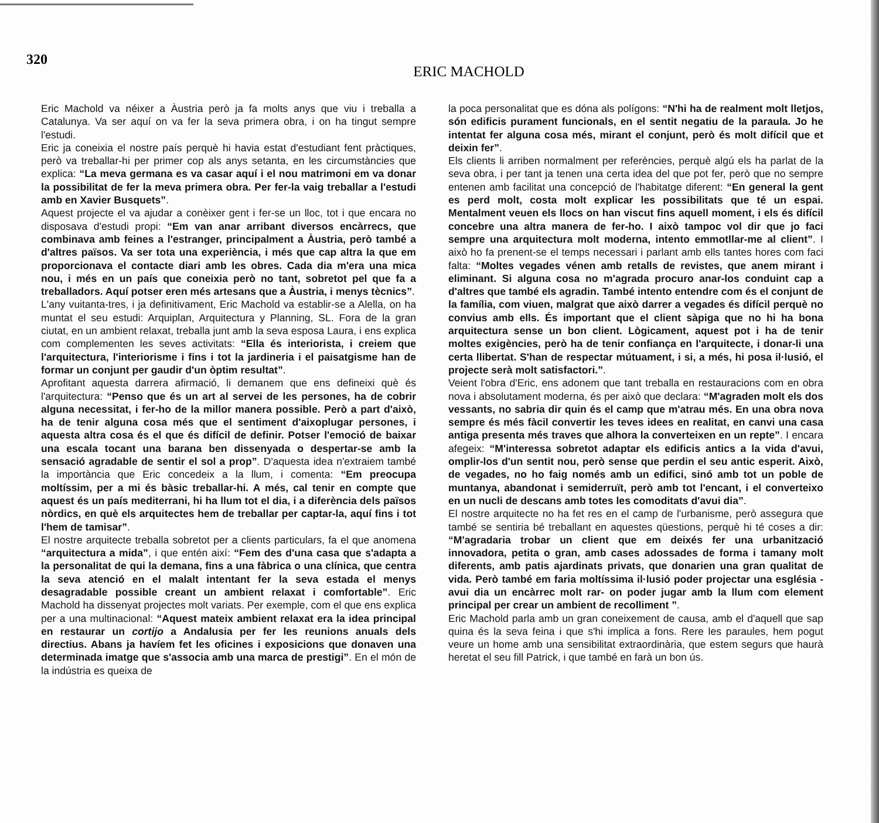320
ERIC MACHOLD
Eric Machold va néixer a Àustria però ja fa molts anys que viu i treballa a Catalunya. Va ser aquí on va fer la seva primera obra, i on ha tingut sempre l'estudi.
Eric ja coneixia el nostre país perquè hi havia estat d'estudiant fent pràctiques, però va treballar-hi per primer cop als anys setanta, en les circumstàncies que explica: “La meva germana es va casar aquí i el nou matrimoni em va donar la possibilitat de fer la meva primera obra. Per fer-la vaig treballar a l'estudi amb en Xavier Busquets”.
Aquest projecte el va ajudar a conèixer gent i fer-se un lloc, tot i que encara no disposava d'estudi propi: “Em van anar arribant diversos encàrrecs, que combinava amb feines a l'estranger, principalment a Àustria, però també a d'altres països. Va ser tota una experiència, i més que cap altra la que em proporcionava el contacte diari amb les obres. Cada dia m'era una mica nou, i més en un país que coneixia però no tant, sobretot pel que fa a treballadors. Aquí potser eren més artesans que a Àustria, i menys tècnics”.
L'any vuitanta-tres, i ja definitivament, Eric Machold va establir-se a Alella, on ha muntat el seu estudi: Arquiplan, Arquitectura y Planning, SL. Fora de la gran ciutat, en un ambient relaxat, treballa junt amb la seva esposa Laura, i ens explica com complementen les seves activitats: “Ella és interiorista, i creiem que l'arquitectura, l'interiorisme i fins i tot la jardineria i el paisatgisme han de formar un conjunt per gaudir d'un òptim resultat”.
Aprofitant aquesta darrera afirmació, li demanem que ens defineixi què és l'arquitectura: “Penso que és un art al servei de les persones, ha de cobrir alguna necessitat, i fer-ho de la millor manera possible. Però a part d'això, ha de tenir alguna cosa més que el sentiment d'aixoplugar persones, i aquesta altra cosa és el que és difícil de definir. Potser l'emoció de baixar una escala tocant una barana ben dissenyada o despertar-se amb la sensació agradable de sentir el sol a prop”. D'aquesta idea n'extraiem també la importància que Eric concedeix a la llum, i comenta: “Em preocupa moltíssim, per a mi és bàsic treballar-hi. A més, cal tenir en compte que aquest és un país mediterrani, hi ha llum tot el dia, i a diferència dels països nòrdics, en què els arquitectes hem de treballar per captar-la, aquí fins i tot l'hem de tamisar”.
El nostre arquitecte treballa sobretot per a clients particulars, fa el que anomena “arquitectura a mida”, i que entén així: “Fem des d'una casa que s'adapta a la personalitat de qui la demana, fins a una fàbrica o una clínica, que centra la seva atenció en el malalt intentant fer la seva estada el menys desagradable possible creant un ambient relaxat i comfortable”. Eric Machold ha dissenyat projectes molt variats. Per exemple, com el que ens explica per a una multinacional: “Aquest mateix ambient relaxat era la idea principal en restaurar un cortijo a Andalusia per fer les reunions anuals dels directius. Abans ja havíem fet les oficines i exposicions que donaven una determinada imatge que s'associa amb una marca de prestigi”. En el món de la indústria es queixa de
la poca personalitat que es dóna als polígons: “N'hi ha de realment molt lletjos, són edificis purament funcionals, en el sentit negatiu de la paraula. Jo he intentat fer alguna cosa més, mirant el conjunt, però és molt difícil que et deixin fer”.
Els clients li arriben normalment per referències, perquè algú els ha parlat de la seva obra, i per tant ja tenen una certa idea del que pot fer, però que no sempre entenen amb facilitat una concepció de l'habitatge diferent: “En general la gent es perd molt, costa molt explicar les possibilitats que té un espai. Mentalment veuen els llocs on han viscut fins aquell moment, i els és difícil concebre una altra manera de fer-ho. I això tampoc vol dir que jo faci sempre una arquitectura molt moderna, intento emmotllar-me al client”. I això ho fa prenent-se el temps necessari i parlant amb ells tantes hores com faci falta: “Moltes vegades vénen amb retalls de revistes, que anem mirant i eliminant. Si alguna cosa no m'agrada procuro anar-los conduint cap a d'altres que també els agradin. També intento entendre com és el conjunt de la família, com viuen, malgrat que això darrer a vegades és difícil perquè no convius amb ells. És important que el client sàpiga que no hi ha bona arquitectura sense un bon client. Lògicament, aquest pot i ha de tenir moltes exigències, però ha de tenir confiança en l'arquitecte, i donar-li una certa llibertat. S'han de respectar mútuament, i si, a més, hi posa il·lusió, el projecte serà molt satisfactori.”.
Veient l'obra d'Eric, ens adonem que tant treballa en restauracions com en obra nova i absolutament moderna, és per això que declara: “M'agraden molt els dos vessants, no sabria dir quin és el camp que m'atrau més. En una obra nova sempre és més fàcil convertir les teves idees en realitat, en canvi una casa antiga presenta més traves que alhora la converteixen en un repte”. I encara afegeix: “M'interessa sobretot adaptar els edificis antics a la vida d'avui, omplir-los d'un sentit nou, però sense que perdin el seu antic esperit. Això, de vegades, no ho faig només amb un edifici, sinó amb tot un poble de muntanya, abandonat i semiderruït, però amb tot l'encant, i el converteixo en un nucli de descans amb totes les comoditats d'avui dia”.
El nostre arquitecte no ha fet res en el camp de l'urbanisme, però assegura que també se sentiria bé treballant en aquestes qüestions, perquè hi té coses a dir: “M'agradaria trobar un client que em deixés fer una urbanització innovadora, petita o gran, amb cases adossades de forma i tamany molt diferents, amb patis ajardinats privats, que donarien una gran qualitat de vida. Però també em faria moltíssima il·lusió poder projectar una església -avui dia un encàrrec molt rar- on poder jugar amb la llum com element principal per crear un ambient de recolliment ”.
Eric Machold parla amb un gran coneixement de causa, amb el d'aquell que sap quina és la seva feina i que s'hi implica a fons. Rere les paraules, hem pogut veure un home amb una sensibilitat extraordinària, que estem segurs que haurà heretat el seu fill Patrick, i que també en farà un bon ús.